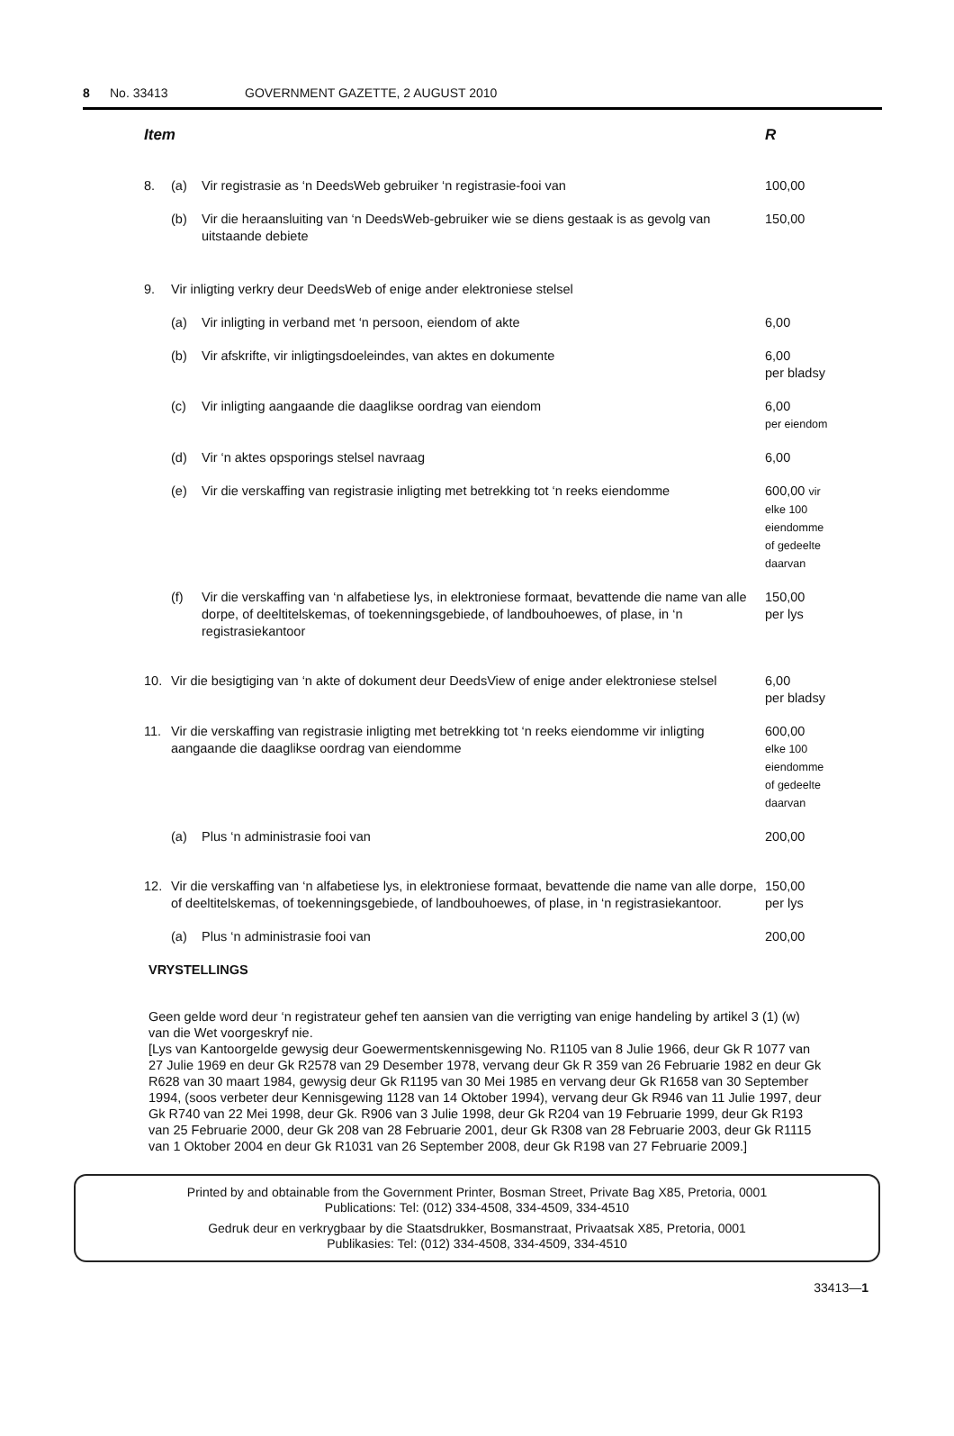8 No. 33413 GOVERNMENT GAZETTE, 2 AUGUST 2010
| Item | | | R |
| --- | --- | --- | --- |
| 8. | (a) | Vir registrasie as ‘n DeedsWeb gebruiker ‘n registrasie-fooi van | 100,00 |
| | (b) | Vir die heraansluiting van ‘n DeedsWeb-gebruiker wie se diens gestaak is as gevolg van uitstaande debiete | 150,00 |
| 9. | Vir inligting verkry deur DeedsWeb of enige ander elektroniese stelsel | | |
| | (a) | Vir inligting in verband met ‘n persoon, eiendom of akte | 6,00 |
| | (b) | Vir afskrifte, vir inligtingsdoeleindes, van aktes en dokumente | 6,00 per bladsy |
| | (c) | Vir inligting aangaande die daaglikse oordrag van eiendom | 6,00 per eiendom |
| | (d) | Vir ‘n aktes opsporings stelsel navraag | 6,00 |
| | (e) | Vir die verskaffing van registrasie inligting met betrekking tot ‘n reeks eiendomme | 600,00 vir elke 100 eiendomme of gedeelte daarvan |
| | (f) | Vir die verskaffing van ‘n alfabetiese lys, in elektroniese formaat, bevattende die name van alle dorpe, of deeltitelskemas, of toekenningsgebiede, of landbouhoewes, of plase, in ‘n registrasiekantoor | 150,00 per lys |
| 10. | Vir die besigtiging van ‘n akte of dokument deur DeedsView of enige ander elektroniese stelsel | | 6,00 per bladsy |
| 11. | Vir die verskaffing van registrasie inligting met betrekking tot ‘n reeks eiendomme vir inligting aangaande die daaglikse oordrag van eiendomme | | 600,00 elke 100 eiendomme of gedeelte daarvan |
| | (a) | Plus ‘n administrasie fooi van | 200,00 |
| 12. | Vir die verskaffing van ‘n alfabetiese lys, in elektroniese formaat, bevattende die name van alle dorpe, of deeltitelskemas, of toekenningsgebiede, of landbouhoewes, of plase, in ‘n registrasiekantoor. | | 150,00 per lys |
| | (a) | Plus ‘n administrasie fooi van | 200,00 |
VRYSTELLINGS
Geen gelde word deur ‘n registrateur gehef ten aansien van die verrigting van enige handeling by artikel 3 (1) (w) van die Wet voorgeskryf nie.
[Lys van Kantoorgelde gewysig deur Goewermentskennisgewing No. R1105 van 8 Julie 1966, deur Gk R 1077 van 27 Julie 1969 en deur Gk R2578 van 29 Desember 1978, vervang deur Gk R 359 van 26 Februarie 1982 en deur Gk R628 van 30 maart 1984, gewysig deur Gk R1195 van 30 Mei 1985 en vervang deur Gk R1658 van 30 September 1994, (soos verbeter deur Kennisgewing 1128 van 14 Oktober 1994), vervang deur Gk R946 van 11 Julie 1997, deur Gk R740 van 22 Mei 1998, deur Gk. R906 van 3 Julie 1998, deur Gk R204 van 19 Februarie 1999, deur Gk R193 van 25 Februarie 2000, deur Gk 208 van 28 Februarie 2001, deur Gk R308 van 28 Februarie 2003, deur Gk R1115 van 1 Oktober 2004 en deur Gk R1031 van 26 September 2008, deur Gk R198 van 27 Februarie 2009.]
Printed by and obtainable from the Government Printer, Bosman Street, Private Bag X85, Pretoria, 0001
Publications: Tel: (012) 334-4508, 334-4509, 334-4510
Gedruk deur en verkrygbaar by die Staatsdrukker, Bosmanstraat, Privaatsak X85, Pretoria, 0001
Publikasies: Tel: (012) 334-4508, 334-4509, 334-4510
33413—1